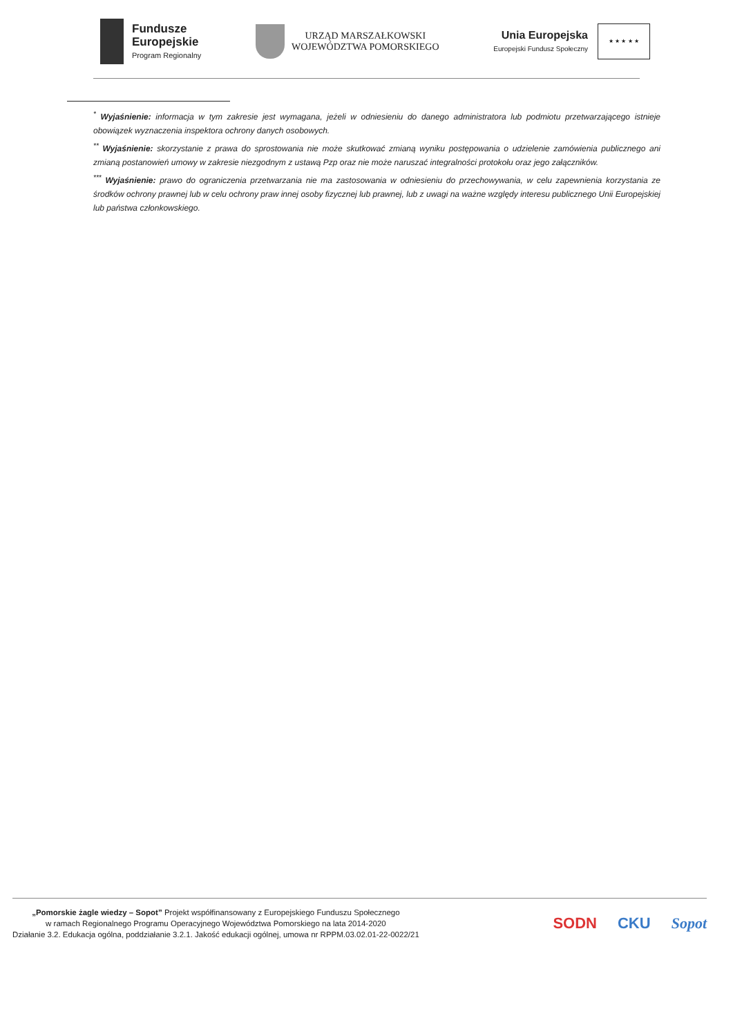Fundusze
Europejskie
Program Regionalny
URZĄD MARSZAŁKOWSKI
WOJEWÓDZTWA POMORSKIEGO
Unia Europejska
Europejski Fundusz Społeczny
★ ★ ★ ★ ★
<sup>*</sup> Wyjaśnienie: informacja w tym zakresie jest wymagana, jeżeli w odniesieniu do danego administratora lub podmiotu przetwarzającego istnieje obowiązek wyznaczenia inspektora ochrony danych osobowych.
<sup>**</sup> Wyjaśnienie: skorzystanie z prawa do sprostowania nie może skutkować zmianą wyniku postępowania o udzielenie zamówienia publicznego ani zmianą postanowień umowy w zakresie niezgodnym z ustawą Pzp oraz nie może naruszać integralności protokołu oraz jego załączników.
<sup>***</sup> Wyjaśnienie: prawo do ograniczenia przetwarzania nie ma zastosowania w odniesieniu do przechowywania, w celu zapewnienia korzystania ze środków ochrony prawnej lub w celu ochrony praw innej osoby fizycznej lub prawnej, lub z uwagi na ważne względy interesu publicznego Unii Europejskiej lub państwa członkowskiego.
„Pomorskie żagle wiedzy – Sopot” Projekt współfinansowany z Europejskiego Funduszu Społecznego
w ramach Regionalnego Programu Operacyjnego Województwa Pomorskiego na lata 2014-2020
Działanie 3.2. Edukacja ogólna, poddziałanie 3.2.1. Jakość edukacji ogólnej, umowa nr RPPM.03.02.01-22-0022/21
SODN CKU Sopot